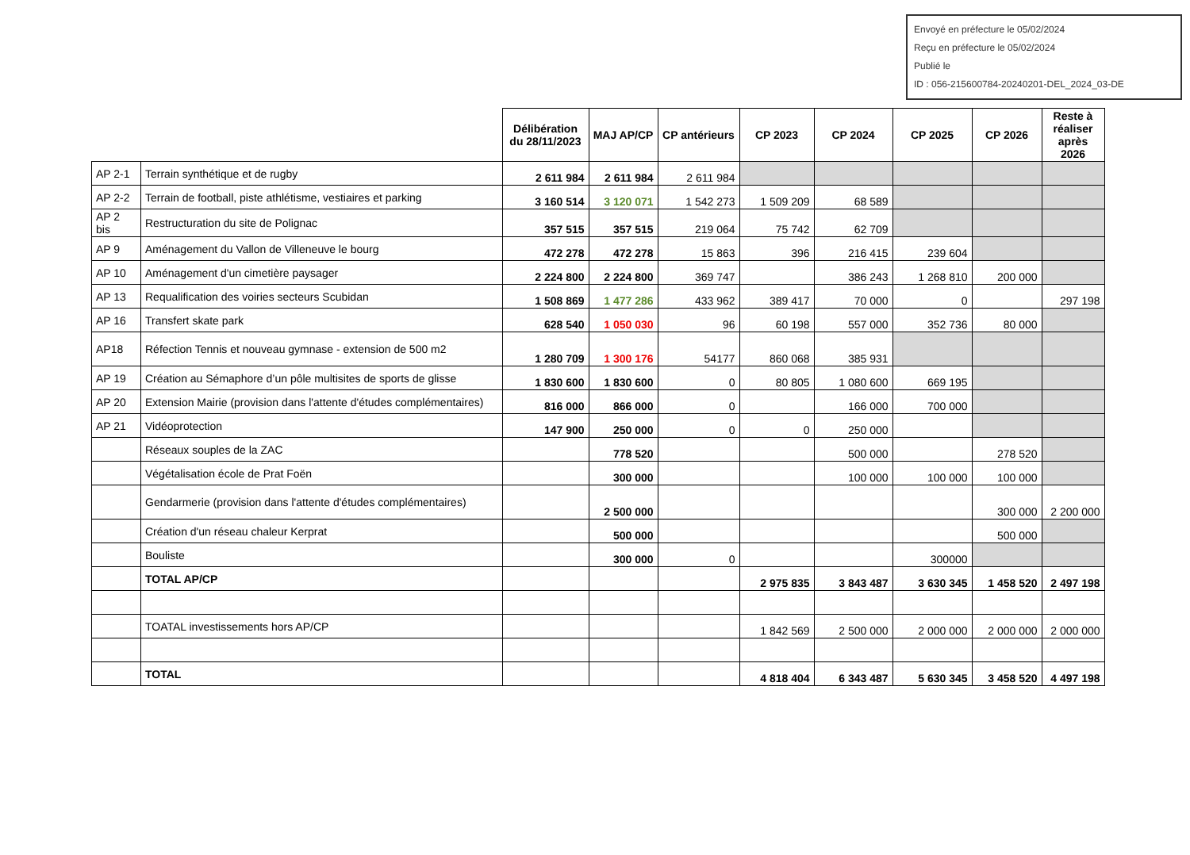Envoyé en préfecture le 05/02/2024
Reçu en préfecture le 05/02/2024
Publié le
ID : 056-215600784-20240201-DEL_2024_03-DE
| | | Délibération du 28/11/2023 | MAJ AP/CP | CP antérieurs | CP 2023 | CP 2024 | CP 2025 | CP 2026 | Reste à réaliser après 2026 |
| AP 2-1 | Terrain synthétique et de rugby | 2 611 984 | 2 611 984 | 2 611 984 | | | | | |
| AP 2-2 | Terrain de football, piste athlétisme, vestiaires et parking | 3 160 514 | 3 120 071 | 1 542 273 | 1 509 209 | 68 589 | | | |
| AP 2 bis | Restructuration du site de Polignac | 357 515 | 357 515 | 219 064 | 75 742 | 62 709 | | | |
| AP 9 | Aménagement du Vallon de Villeneuve le bourg | 472 278 | 472 278 | 15 863 | 396 | 216 415 | 239 604 | | |
| AP 10 | Aménagement d'un cimetière paysager | 2 224 800 | 2 224 800 | 369 747 | | 386 243 | 1 268 810 | 200 000 | |
| AP 13 | Requalification des voiries secteurs Scubidan | 1 508 869 | 1 477 286 | 433 962 | 389 417 | 70 000 | 0 | | 297 198 |
| AP 16 | Transfert skate park | 628 540 | 1 050 030 | 96 | 60 198 | 557 000 | 352 736 | 80 000 | |
| AP18 | Réfection Tennis et nouveau gymnase - extension de 500 m2 | 1 280 709 | 1 300 176 | 54177 | 860 068 | 385 931 | | | |
| AP 19 | Création au Sémaphore d’un pôle multisites de sports de glisse | 1 830 600 | 1 830 600 | 0 | 80 805 | 1 080 600 | 669 195 | | |
| AP 20 | Extension Mairie (provision dans l'attente d'études complémentaires) | 816 000 | 866 000 | 0 | | 166 000 | 700 000 | | |
| AP 21 | Vidéoprotection | 147 900 | 250 000 | 0 | 0 | 250 000 | | | |
| | Réseaux souples de la ZAC | | 778 520 | | | 500 000 | | 278 520 | |
| | Végétalisation école de Prat Foën | | 300 000 | | | 100 000 | 100 000 | 100 000 | |
| | Gendarmerie (provision dans l'attente d'études complémentaires) | | 2 500 000 | | | | | 300 000 | 2 200 000 |
| | Création d'un réseau chaleur Kerprat | | 500 000 | | | | | 500 000 | |
| | Bouliste | | 300 000 | 0 | | | 300000 | | |
| | TOTAL AP/CP | | | | 2 975 835 | 3 843 487 | 3 630 345 | 1 458 520 | 2 497 198 |
| | TOATAL investissements hors AP/CP | | | | 1 842 569 | 2 500 000 | 2 000 000 | 2 000 000 | 2 000 000 |
| | TOTAL | | | | 4 818 404 | 6 343 487 | 5 630 345 | 3 458 520 | 4 497 198 |